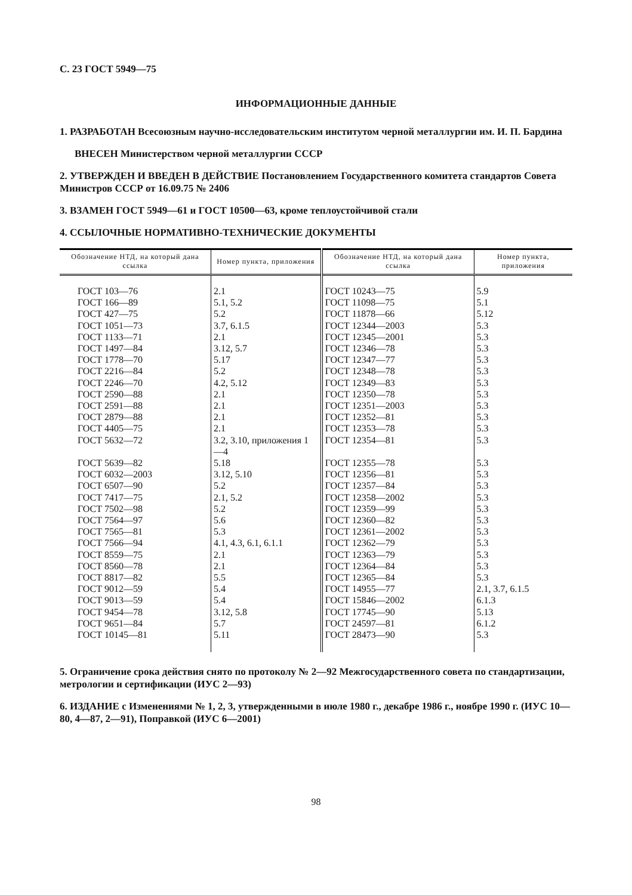С. 23 ГОСТ 5949—75
ИНФОРМАЦИОННЫЕ ДАННЫЕ
1. РАЗРАБОТАН Всесоюзным научно-исследовательским институтом черной металлургии им. И. П. Бардина
ВНЕСЕН Министерством черной металлургии СССР
2. УТВЕРЖДЕН И ВВЕДЕН В ДЕЙСТВИЕ Постановлением Государственного комитета стандартов Совета Министров СССР от 16.09.75 № 2406
3. ВЗАМЕН ГОСТ 5949—61 и ГОСТ 10500—63, кроме теплоустойчивой стали
4. ССЫЛОЧНЫЕ НОРМАТИВНО-ТЕХНИЧЕСКИЕ ДОКУМЕНТЫ
| Обозначение НТД, на который дана ссылка | Номер пункта, приложения | Обозначение НТД, на который дана ссылка | Номер пункта, приложения |
| --- | --- | --- | --- |
| ГОСТ 103—76 | 2.1 | ГОСТ 10243—75 | 5.9 |
| ГОСТ 166—89 | 5.1, 5.2 | ГОСТ 11098—75 | 5.1 |
| ГОСТ 427—75 | 5.2 | ГОСТ 11878—66 | 5.12 |
| ГОСТ 1051—73 | 3.7, 6.1.5 | ГОСТ 12344—2003 | 5.3 |
| ГОСТ 1133—71 | 2.1 | ГОСТ 12345—2001 | 5.3 |
| ГОСТ 1497—84 | 3.12, 5.7 | ГОСТ 12346—78 | 5.3 |
| ГОСТ 1778—70 | 5.17 | ГОСТ 12347—77 | 5.3 |
| ГОСТ 2216—84 | 5.2 | ГОСТ 12348—78 | 5.3 |
| ГОСТ 2246—70 | 4.2, 5.12 | ГОСТ 12349—83 | 5.3 |
| ГОСТ 2590—88 | 2.1 | ГОСТ 12350—78 | 5.3 |
| ГОСТ 2591—88 | 2.1 | ГОСТ 12351—2003 | 5.3 |
| ГОСТ 2879—88 | 2.1 | ГОСТ 12352—81 | 5.3 |
| ГОСТ 4405—75 | 2.1 | ГОСТ 12353—78 | 5.3 |
| ГОСТ 5632—72 | 3.2, 3.10, приложения 1—4 | ГОСТ 12354—81 | 5.3 |
| ГОСТ 5639—82 | 5.18 | ГОСТ 12355—78 | 5.3 |
| ГОСТ 6032—2003 | 3.12, 5.10 | ГОСТ 12356—81 | 5.3 |
| ГОСТ 6507—90 | 5.2 | ГОСТ 12357—84 | 5.3 |
| ГОСТ 7417—75 | 2.1, 5.2 | ГОСТ 12358—2002 | 5.3 |
| ГОСТ 7502—98 | 5.2 | ГОСТ 12359—99 | 5.3 |
| ГОСТ 7564—97 | 5.6 | ГОСТ 12360—82 | 5.3 |
| ГОСТ 7565—81 | 5.3 | ГОСТ 12361—2002 | 5.3 |
| ГОСТ 7566—94 | 4.1, 4.3, 6.1, 6.1.1 | ГОСТ 12362—79 | 5.3 |
| ГОСТ 8559—75 | 2.1 | ГОСТ 12363—79 | 5.3 |
| ГОСТ 8560—78 | 2.1 | ГОСТ 12364—84 | 5.3 |
| ГОСТ 8817—82 | 5.5 | ГОСТ 12365—84 | 5.3 |
| ГОСТ 9012—59 | 5.4 | ГОСТ 14955—77 | 2.1, 3.7, 6.1.5 |
| ГОСТ 9013—59 | 5.4 | ГОСТ 15846—2002 | 6.1.3 |
| ГОСТ 9454—78 | 3.12, 5.8 | ГОСТ 17745—90 | 5.13 |
| ГОСТ 9651—84 | 5.7 | ГОСТ 24597—81 | 6.1.2 |
| ГОСТ 10145—81 | 5.11 | ГОСТ 28473—90 | 5.3 |
5. Ограничение срока действия снято по протоколу № 2—92 Межгосударственного совета по стандартизации, метрологии и сертификации (ИУС 2—93)
6. ИЗДАНИЕ с Изменениями № 1, 2, 3, утвержденными в июле 1980 г., декабре 1986 г., ноябре 1990 г. (ИУС 10—80, 4—87, 2—91), Поправкой (ИУС 6—2001)
98